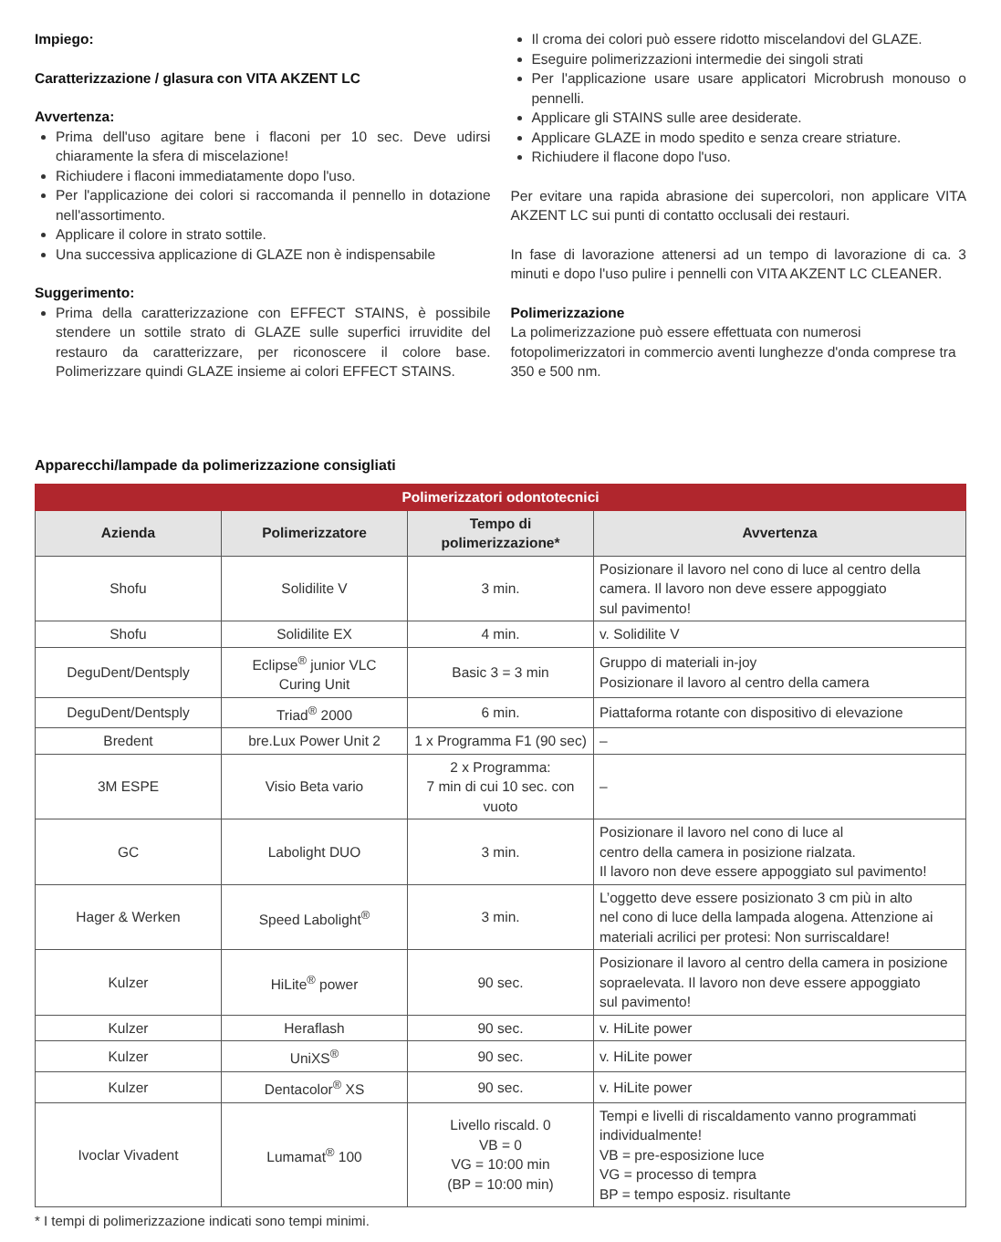Impiego:
Caratterizzazione / glasura con VITA AKZENT LC
Avvertenza:
Prima dell'uso agitare bene i flaconi per 10 sec. Deve udirsi chiaramente la sfera di miscelazione!
Richiudere i flaconi immediatamente dopo l'uso.
Per l'applicazione dei colori si raccomanda il pennello in dotazione nell'assortimento.
Applicare il colore in strato sottile.
Una successiva applicazione di GLAZE non è indispensabile
Suggerimento:
Prima della caratterizzazione con EFFECT STAINS, è possibile stendere un sottile strato di GLAZE sulle superfici irruvidite del restauro da caratterizzare, per riconoscere il colore base. Polimerizzare quindi GLAZE insieme ai colori EFFECT STAINS.
Il croma dei colori può essere ridotto miscelandovi del GLAZE.
Eseguire polimerizzazioni intermedie dei singoli strati
Per l'applicazione usare usare applicatori Microbrush monouso o pennelli.
Applicare gli STAINS sulle aree desiderate.
Applicare GLAZE in modo spedito e senza creare striature.
Richiudere il flacone dopo l'uso.
Per evitare una rapida abrasione dei supercolori, non applicare VITA AKZENT LC sui punti di contatto occlusali dei restauri.
In fase di lavorazione attenersi ad un tempo di lavorazione di ca. 3 minuti e dopo l'uso pulire i pennelli con VITA AKZENT LC CLEANER.
Polimerizzazione
La polimerizzazione può essere effettuata con numerosi fotopolimerizzatori in commercio aventi lunghezze d'onda comprese tra 350 e 500 nm.
Apparecchi/lampade da polimerizzazione consigliati
| Polimerizzatori odontotecnici | | | |
| --- | --- | --- | --- |
| Azienda | Polimerizzatore | Tempo di polimerizzazione* | Avvertenza |
| Shofu | Solidilite V | 3 min. | Posizionare il lavoro nel cono di luce al centro della camera. Il lavoro non deve essere appoggiato sul pavimento! |
| Shofu | Solidilite EX | 4 min. | v. Solidilite V |
| DeguDent/Dentsply | Eclipse<sup>®</sup> junior VLC Curing Unit | Basic 3 = 3 min | Gruppo di materiali in-joy Posizionare il lavoro al centro della camera |
| DeguDent/Dentsply | Triad<sup>®</sup> 2000 | 6 min. | Piattaforma rotante con dispositivo di elevazione |
| Bredent | bre.Lux Power Unit 2 | 1 x Programma F1 (90 sec) | – |
| 3M ESPE | Visio Beta vario | 2 x Programma: 7 min di cui 10 sec. con vuoto | – |
| GC | Labolight DUO | 3 min. | Posizionare il lavoro nel cono di luce al centro della camera in posizione rialzata. Il lavoro non deve essere appoggiato sul pavimento! |
| Hager & Werken | Speed Labolight<sup>®</sup> | 3 min. | L’oggetto deve essere posizionato 3 cm più in alto nel cono di luce della lampada alogena. Attenzione ai materiali acrilici per protesi: Non surriscaldare! |
| Kulzer | HiLite<sup>®</sup> power | 90 sec. | Posizionare il lavoro al centro della camera in posizione sopraelevata. Il lavoro non deve essere appoggiato sul pavimento! |
| Kulzer | Heraflash | 90 sec. | v. HiLite power |
| Kulzer | UniXS<sup>®</sup> | 90 sec. | v. HiLite power |
| Kulzer | Dentacolor<sup>®</sup> XS | 90 sec. | v. HiLite power |
| Ivoclar Vivadent | Lumamat<sup>®</sup> 100 | Livello riscald. 0 VB = 0 VG = 10:00 min (BP = 10:00 min) | Tempi e livelli di riscaldamento vanno programmati individualmente! VB = pre-esposizione luce VG = processo di tempra BP = tempo esposiz. risultante |
* I tempi di polimerizzazione indicati sono tempi minimi.